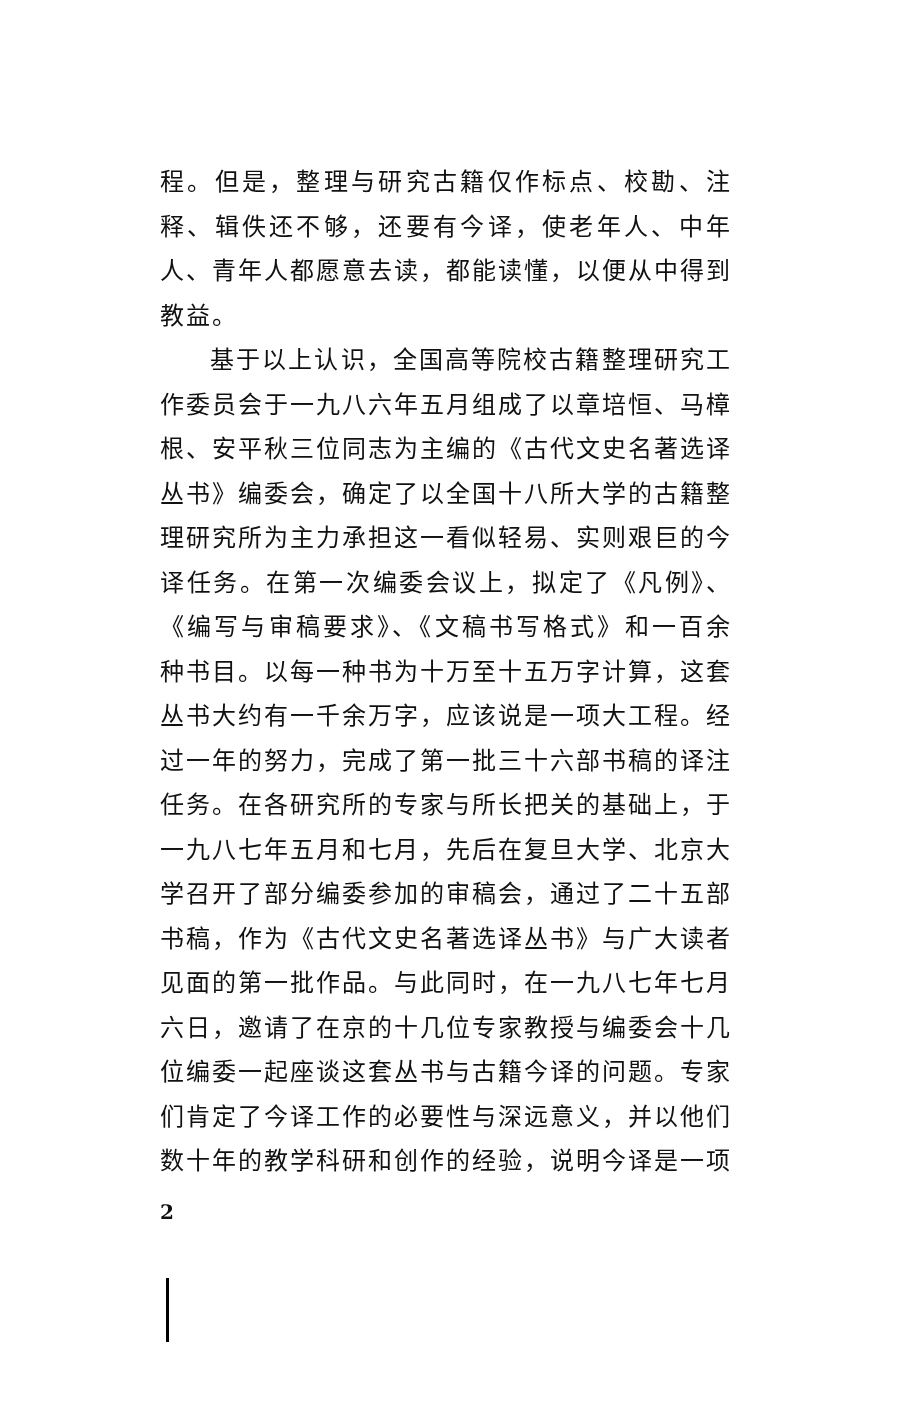程。但是，整理与研究古籍仅作标点、校勘、注释、辑佚还不够，还要有今译，使老年人、中年人、青年人都愿意去读，都能读懂，以便从中得到教益。
基于以上认识，全国高等院校古籍整理研究工作委员会于一九八六年五月组成了以章培恒、马樟根、安平秋三位同志为主编的《古代文史名著选译丛书》编委会，确定了以全国十八所大学的古籍整理研究所为主力承担这一看似轻易、实则艰巨的今译任务。在第一次编委会议上，拟定了《凡例》、《编写与审稿要求》、《文稿书写格式》和一百余种书目。以每一种书为十万至十五万字计算，这套丛书大约有一千余万字，应该说是一项大工程。经过一年的努力，完成了第一批三十六部书稿的译注任务。在各研究所的专家与所长把关的基础上，于一九八七年五月和七月，先后在复旦大学、北京大学召开了部分编委参加的审稿会，通过了二十五部书稿，作为《古代文史名著选译丛书》与广大读者见面的第一批作品。与此同时，在一九八七年七月六日，邀请了在京的十几位专家教授与编委会十几位编委一起座谈这套丛书与古籍今译的问题。专家们肯定了今译工作的必要性与深远意义，并以他们数十年的教学科研和创作的经验，说明今译是一项
2